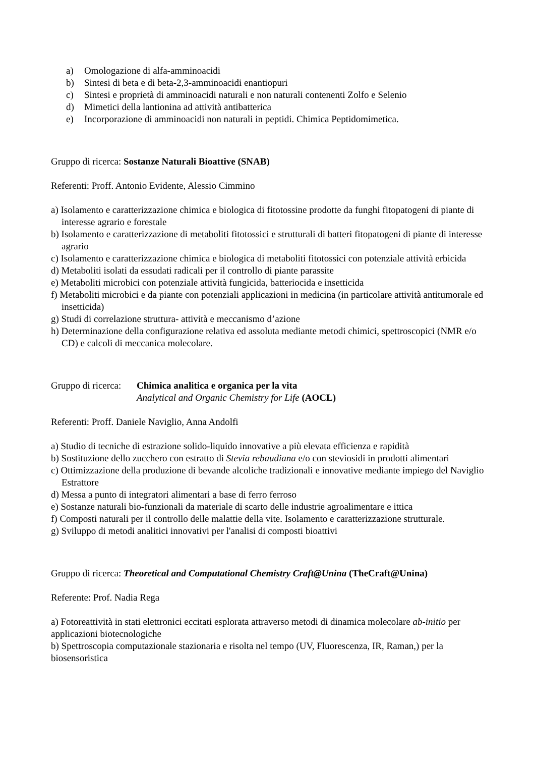a) Omologazione di alfa-amminoacidi
b) Sintesi di beta e di beta-2,3-amminoacidi enantiopuri
c) Sintesi e proprietà di amminoacidi naturali e non naturali contenenti Zolfo e Selenio
d) Mimetici della lantionina ad attività antibatterica
e) Incorporazione di amminoacidi non naturali in peptidi. Chimica Peptidomimetica.
Gruppo di ricerca: Sostanze Naturali Bioattive (SNAB)
Referenti: Proff. Antonio Evidente, Alessio Cimmino
a) Isolamento e caratterizzazione chimica e biologica di fitotossine prodotte da funghi fitopatogeni di piante di interesse agrario e forestale
b) Isolamento e caratterizzazione di metaboliti fitotossici e strutturali di batteri fitopatogeni di piante di interesse agrario
c) Isolamento e caratterizzazione chimica e biologica di metaboliti fitotossici con potenziale attività erbicida
d) Metaboliti isolati da essudati radicali per il controllo di piante parassite
e) Metaboliti microbici con potenziale attività fungicida, batteriocida e insetticida
f) Metaboliti microbici e da piante con potenziali applicazioni in medicina (in particolare attività antitumorale ed insetticida)
g) Studi di correlazione struttura- attività e meccanismo d’azione
h) Determinazione della configurazione relativa ed assoluta mediante metodi chimici, spettroscopici (NMR e/o CD) e calcoli di meccanica molecolare.
Gruppo di ricerca:
Chimica analitica e organica per la vita
Analytical and Organic Chemistry for Life (AOCL)
Referenti: Proff. Daniele Naviglio, Anna Andolfi
a) Studio di tecniche di estrazione solido-liquido innovative a più elevata efficienza e rapidità
b) Sostituzione dello zucchero con estratto di Stevia rebaudiana e/o con steviosidi in prodotti alimentari
c) Ottimizzazione della produzione di bevande alcoliche tradizionali e innovative mediante impiego del Naviglio Estrattore
d) Messa a punto di integratori alimentari a base di ferro ferroso
e) Sostanze naturali bio-funzionali da materiale di scarto delle industrie agroalimentare e ittica
f) Composti naturali per il controllo delle malattie della vite. Isolamento e caratterizzazione strutturale.
g) Sviluppo di metodi analitici innovativi per l'analisi di composti bioattivi
Gruppo di ricerca: Theoretical and Computational Chemistry Craft@Unina (TheCraft@Unina)
Referente: Prof. Nadia Rega
a) Fotoreattività in stati elettronici eccitati esplorata attraverso metodi di dinamica molecolare ab-initio per applicazioni biotecnologiche
b) Spettroscopia computazionale stazionaria e risolta nel tempo (UV, Fluorescenza, IR, Raman,) per la biosensoristica